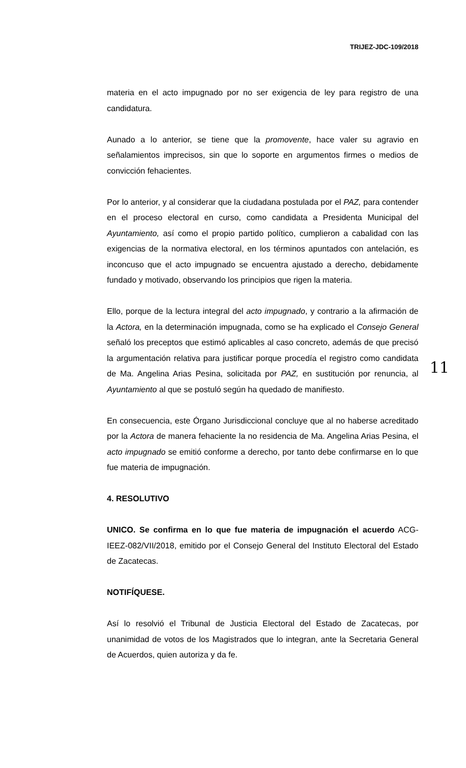TRIJEZ-JDC-109/2018
materia en el acto impugnado por no ser exigencia de ley para registro de una candidatura.
Aunado a lo anterior, se tiene que la promovente, hace valer su agravio en señalamientos imprecisos, sin que lo soporte en argumentos firmes o medios de convicción fehacientes.
Por lo anterior, y al considerar que la ciudadana postulada por el PAZ, para contender en el proceso electoral en curso, como candidata a Presidenta Municipal del Ayuntamiento, así como el propio partido político, cumplieron a cabalidad con las exigencias de la normativa electoral, en los términos apuntados con antelación, es inconcuso que el acto impugnado se encuentra ajustado a derecho, debidamente fundado y motivado, observando los principios que rigen la materia.
Ello, porque de la lectura integral del acto impugnado, y contrario a la afirmación de la Actora, en la determinación impugnada, como se ha explicado el Consejo General señaló los preceptos que estimó aplicables al caso concreto, además de que precisó la argumentación relativa para justificar porque procedía el registro como candidata de Ma. Angelina Arias Pesina, solicitada por PAZ, en sustitución por renuncia, al Ayuntamiento al que se postuló según ha quedado de manifiesto.
En consecuencia, este Órgano Jurisdiccional concluye que al no haberse acreditado por la Actora de manera fehaciente la no residencia de Ma. Angelina Arias Pesina, el acto impugnado se emitió conforme a derecho, por tanto debe confirmarse en lo que fue materia de impugnación.
4. RESOLUTIVO
UNICO. Se confirma en lo que fue materia de impugnación el acuerdo ACG-IEEZ-082/VII/2018, emitido por el Consejo General del Instituto Electoral del Estado de Zacatecas.
NOTIFÍQUESE.
Así lo resolvió el Tribunal de Justicia Electoral del Estado de Zacatecas, por unanimidad de votos de los Magistrados que lo integran, ante la Secretaria General de Acuerdos, quien autoriza y da fe.
11